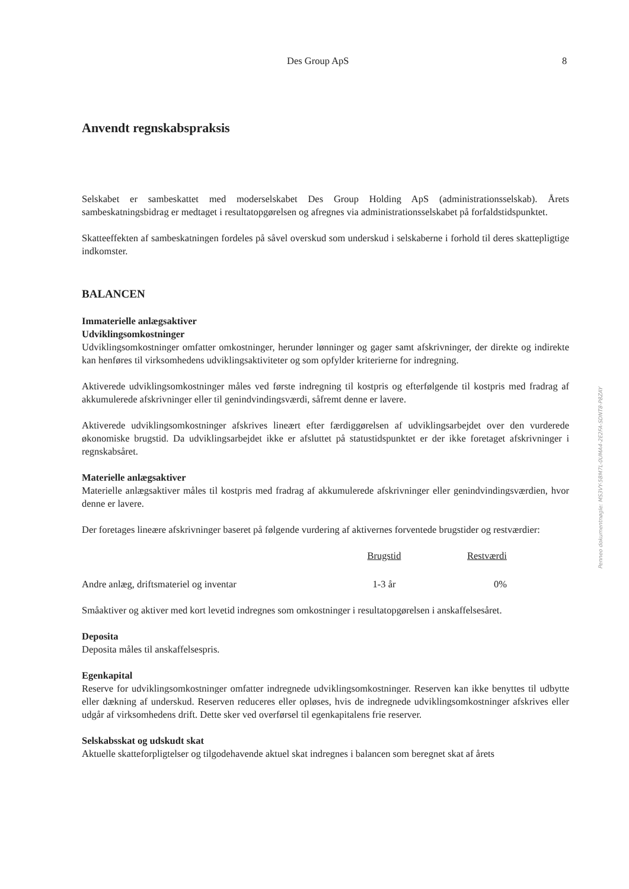Des Group ApS 8
Anvendt regnskabspraksis
Selskabet er sambeskattet med moderselskabet Des Group Holding ApS (administrationsselskab). Årets sambeskatningsbidrag er medtaget i resultatopgørelsen og afregnes via administrationsselskabet på forfaldstidspunktet.
Skatteeffekten af sambeskatningen fordeles på såvel overskud som underskud i selskaberne i forhold til deres skattepligtige indkomster.
BALANCEN
Immaterielle anlægsaktiver
Udviklingsomkostninger
Udviklingsomkostninger omfatter omkostninger, herunder lønninger og gager samt afskrivninger, der direkte og indirekte kan henføres til virksomhedens udviklingsaktiviteter og som opfylder kriterierne for indregning.
Aktiverede udviklingsomkostninger måles ved første indregning til kostpris og efterfølgende til kostpris med fradrag af akkumulerede afskrivninger eller til genindvindingsværdi, såfremt denne er lavere.
Aktiverede udviklingsomkostninger afskrives lineært efter færdiggørelsen af udviklingsarbejdet over den vurderede økonomiske brugstid. Da udviklingsarbejdet ikke er afsluttet på statustidspunktet er der ikke foretaget afskrivninger i regnskabsåret.
Materielle anlægsaktiver
Materielle anlægsaktiver måles til kostpris med fradrag af akkumulerede afskrivninger eller genindvindingsværdien, hvor denne er lavere.
Der foretages lineære afskrivninger baseret på følgende vurdering af aktivernes forventede brugstider og restværdier:
| | Brugstid | Restværdi |
| Andre anlæg, driftsmateriel og inventar | 1-3 år | 0% |
Småaktiver og aktiver med kort levetid indregnes som omkostninger i resultatopgørelsen i anskaffelsesåret.
Deposita
Deposita måles til anskaffelsespris.
Egenkapital
Reserve for udviklingsomkostninger omfatter indregnede udviklingsomkostninger. Reserven kan ikke benyttes til udbytte eller dækning af underskud. Reserven reduceres eller opløses, hvis de indregnede udviklingsomkostninger afskrives eller udgår af virksomhedens drift. Dette sker ved overførsel til egenkapitalens frie reserver.
Selskabsskat og udskudt skat
Aktuelle skatteforpligtelser og tilgodehavende aktuel skat indregnes i balancen som beregnet skat af årets
Penneo dokumentnøgle: MS3VY-5BM7L-0UMA4-2E2FA-SDNT8-P8ZAY